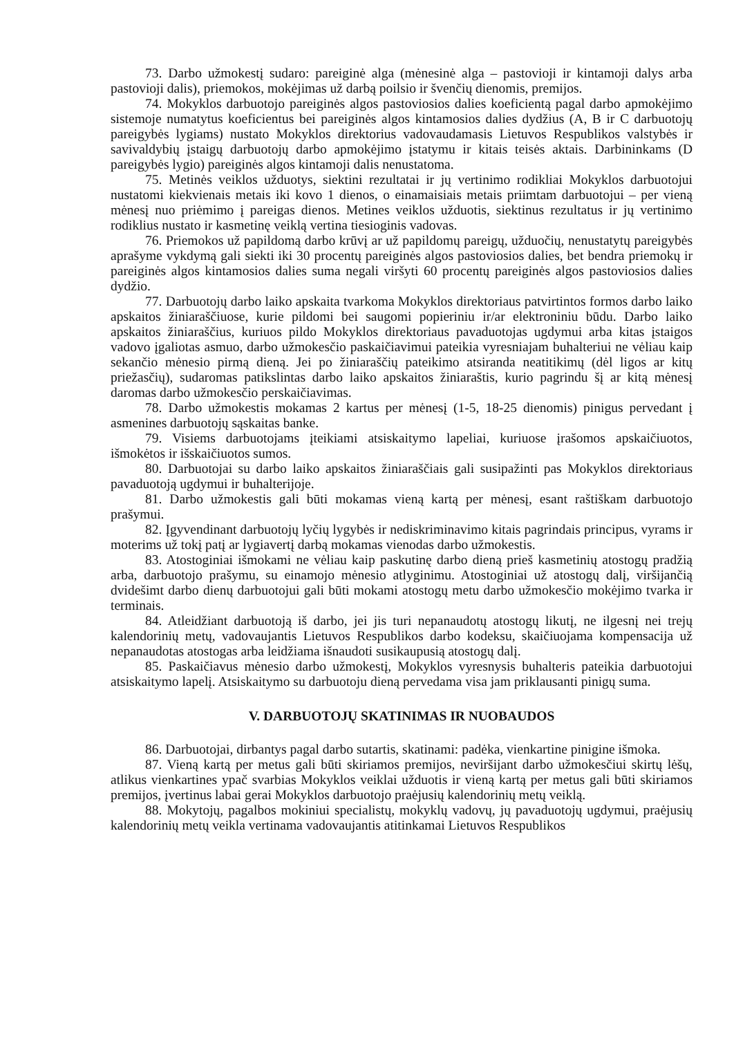73. Darbo užmokestį sudaro: pareiginė alga (mėnesinė alga – pastovioji ir kintamoji dalys arba pastovioji dalis), priemokos, mokėjimas už darbą poilsio ir švenčių dienomis, premijos.
74. Mokyklos darbuotojo pareiginės algos pastoviosios dalies koeficientą pagal darbo apmokėjimo sistemoje numatytus koeficientus bei pareiginės algos kintamosios dalies dydžius (A, B ir C darbuotojų pareigybės lygiams) nustato Mokyklos direktorius vadovaudamasis Lietuvos Respublikos valstybės ir savivaldybių įstaigų darbuotojų darbo apmokėjimo įstatymu ir kitais teisės aktais. Darbininkams (D pareigybės lygio) pareiginės algos kintamoji dalis nenustatoma.
75. Metinės veiklos užduotys, siektini rezultatai ir jų vertinimo rodikliai Mokyklos darbuotojui nustatomi kiekvienais metais iki kovo 1 dienos, o einamaisiais metais priimtam darbuotojui – per vieną mėnesį nuo priėmimo į pareigas dienos. Metines veiklos užduotis, siektinus rezultatus ir jų vertinimo rodiklius nustato ir kasmetinę veiklą vertina tiesioginis vadovas.
76. Priemokos už papildomą darbo krūvį ar už papildomų pareigų, užduočių, nenustatytų pareigybės aprašyme vykdymą gali siekti iki 30 procentų pareiginės algos pastoviosios dalies, bet bendra priemokų ir pareiginės algos kintamosios dalies suma negali viršyti 60 procentų pareiginės algos pastoviosios dalies dydžio.
77. Darbuotojų darbo laiko apskaita tvarkoma Mokyklos direktoriaus patvirtintos formos darbo laiko apskaitos žiniaraščiuose, kurie pildomi bei saugomi popieriniu ir/ar elektroniniu būdu. Darbo laiko apskaitos žiniaraščius, kuriuos pildo Mokyklos direktoriaus pavaduotojas ugdymui arba kitas įstaigos vadovo įgaliotas asmuo, darbo užmokesčio paskaičiavimui pateikia vyresniajam buhalteriui ne vėliau kaip sekančio mėnesio pirmą dieną. Jei po žiniaraščių pateikimo atsiranda neatitikimų (dėl ligos ar kitų priežasčių), sudaromas patikslintas darbo laiko apskaitos žiniaraštis, kurio pagrindu šį ar kitą mėnesį daromas darbo užmokesčio perskaičiavimas.
78. Darbo užmokestis mokamas 2 kartus per mėnesį (1-5, 18-25 dienomis) pinigus pervedant į asmenines darbuotojų sąskaitas banke.
79. Visiems darbuotojams įteikiami atsiskaitymo lapeliai, kuriuose įrašomos apskaičiuotos, išmokėtos ir išskaičiuotos sumos.
80. Darbuotojai su darbo laiko apskaitos žiniaraščiais gali susipažinti pas Mokyklos direktoriaus pavaduotoją ugdymui ir buhalterijoje.
81. Darbo užmokestis gali būti mokamas vieną kartą per mėnesį, esant raštiškam darbuotojo prašymui.
82. Įgyvendinant darbuotojų lyčių lygybės ir nediskriminavimo kitais pagrindais principus, vyrams ir moterims už tokį patį ar lygiavertį darbą mokamas vienodas darbo užmokestis.
83. Atostoginiai išmokami ne vėliau kaip paskutinę darbo dieną prieš kasmetinių atostogų pradžią arba, darbuotojo prašymu, su einamojo mėnesio atlyginimu. Atostoginiai už atostogų dalį, viršijančią dvidešimt darbo dienų darbuotojui gali būti mokami atostogų metu darbo užmokesčio mokėjimo tvarka ir terminais.
84. Atleidžiant darbuotoją iš darbo, jei jis turi nepanaudotų atostogų likutį, ne ilgesnį nei trejų kalendorinių metų, vadovaujantis Lietuvos Respublikos darbo kodeksu, skaičiuojama kompensacija už nepanaudotas atostogas arba leidžiama išnaudoti susikaupusią atostogų dalį.
85. Paskaičiavus mėnesio darbo užmokestį, Mokyklos vyresnysis buhalteris pateikia darbuotojui atsiskaitymo lapelį. Atsiskaitymo su darbuotoju dieną pervedama visa jam priklausanti pinigų suma.
V. DARBUOTOJŲ SKATINIMAS IR NUOBAUDOS
86. Darbuotojai, dirbantys pagal darbo sutartis, skatinami: padėka, vienkartine pinigine išmoka.
87. Vieną kartą per metus gali būti skiriamos premijos, neviršijant darbo užmokesčiui skirtų lėšų, atlikus vienkartines ypač svarbias Mokyklos veiklai užduotis ir vieną kartą per metus gali būti skiriamos premijos, įvertinus labai gerai Mokyklos darbuotojo praėjusių kalendorinių metų veiklą.
88. Mokytojų, pagalbos mokiniui specialistų, mokyklų vadovų, jų pavaduotojų ugdymui, praėjusių kalendorinių metų veikla vertinama vadovaujantis atitinkamai Lietuvos Respublikos